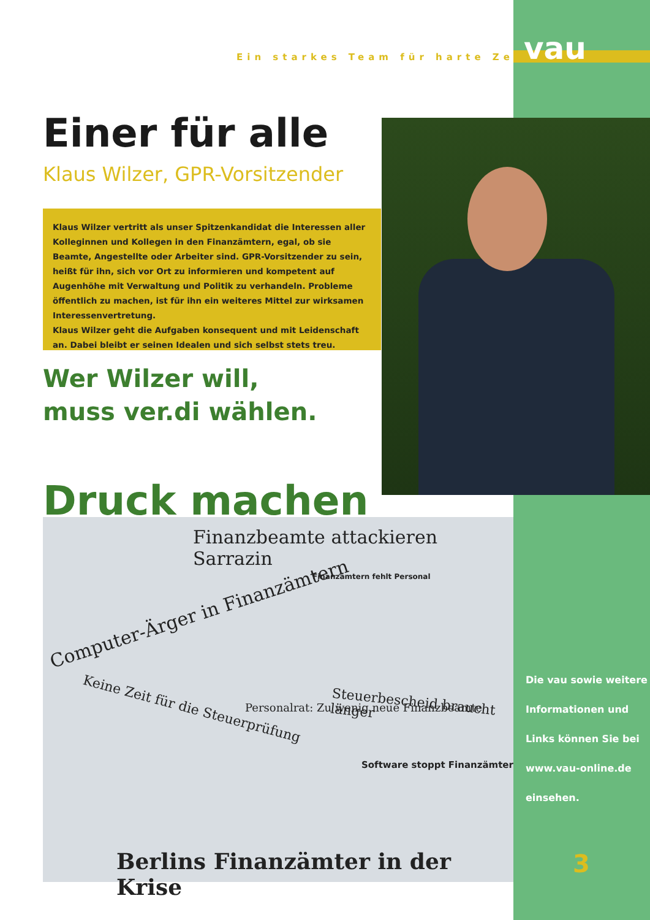Ein starkes Team für harte Zeiten
vau
Einer für alle
Klaus Wilzer, GPR-Vorsitzender
Klaus Wilzer vertritt als unser Spitzenkandidat die Interessen aller Kolleginnen und Kollegen in den Finanzämtern, egal, ob sie Beamte, Angestellte oder Arbeiter sind. GPR-Vorsitzender zu sein, heißt für ihn, sich vor Ort zu informieren und kompetent auf Augenhöhe mit Verwaltung und Politik zu verhandeln. Probleme öffentlich zu machen, ist für ihn ein weiteres Mittel zur wirksamen Interessenvertretung.
Klaus Wilzer geht die Aufgaben konsequent und mit Leidenschaft an. Dabei bleibt er seinen Idealen und sich selbst stets treu.
Wer Wilzer will,
muss ver.di wählen.
Druck machen
Finanzbeamte attackieren Sarrazin
Computer-Ärger in Finanzämtern
Finanzämtern fehlt Personal
Keine Zeit für die Steuerprüfung
Personalrat: Zu wenig neue Finanzbeamte
Steuerbescheid braucht länger
Software stoppt Finanzämter
Berlins Finanzämter in der Krise
Die vau sowie weitere
Informationen und
Links können Sie bei
www.vau-online.de
einsehen.
3